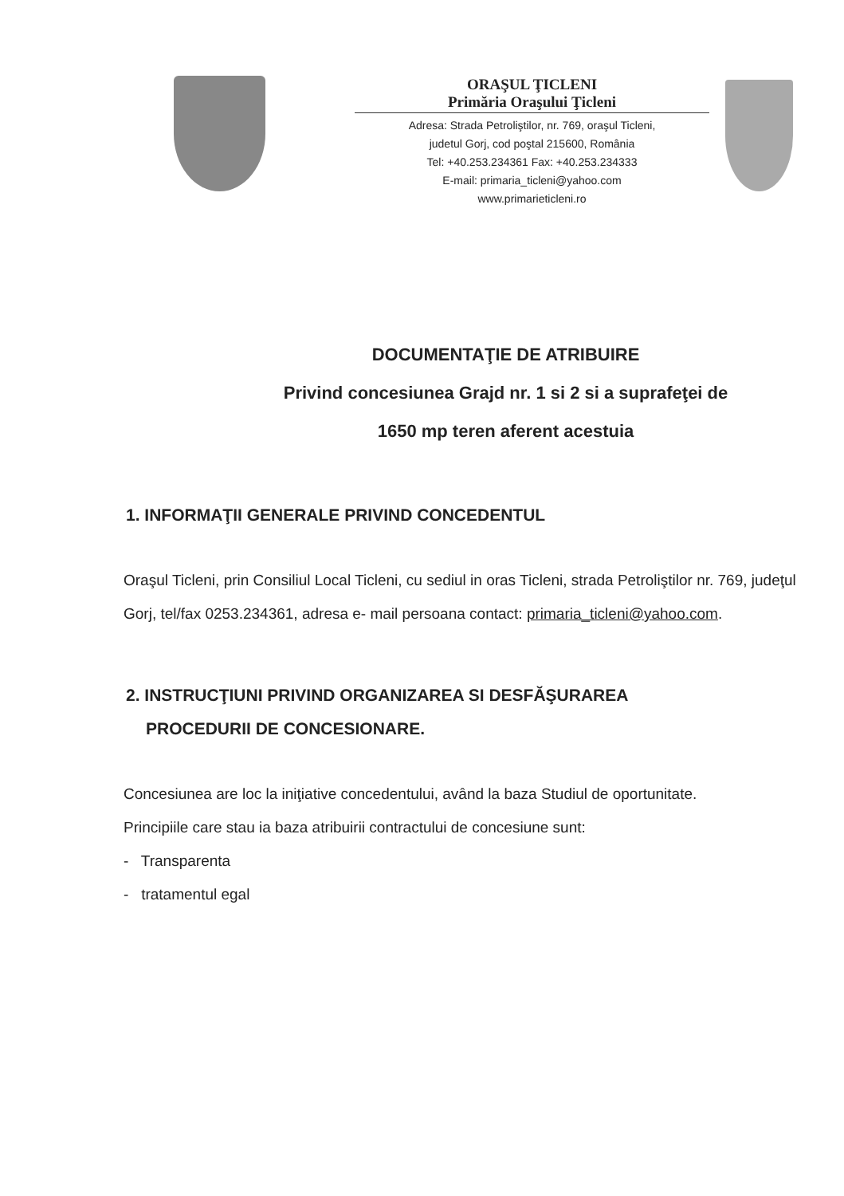ORAŞUL ŢICLENI
Primăria Oraşului Ţicleni
Adresa: Strada Petrolіştilor, nr. 769, oraşul Ticleni,
judetul Gorj, cod poştal 215600, România
Tel: +40.253.234361 Fax: +40.253.234333
E-mail: primaria_ticleni@yahoo.com
www.primarieticleni.ro
DOCUMENTAŢIE DE ATRIBUIRE
Privind concesiunea Grajd nr. 1 si 2 si a suprafeţei de
1650 mp teren aferent acestuia
1. INFORMAŢII GENERALE PRIVIND CONCEDENTUL
Oraşul Ticleni, prin Consiliul Local Ticleni, cu sediul in oras Ticleni, strada Petrolіştilor nr. 769, judeţul Gorj, tel/fax 0253.234361, adresa e- mail persoana contact: primaria_ticleni@yahoo.com.
2. INSTRUCŢIUNI PRIVIND ORGANIZAREA SI DESFĂŞURAREA
PROCEDURII DE CONCESIONARE.
Concesiunea are loc la iniţiative concedentului, având la baza Studiul de oportunitate.
Principiile care stau ia baza atribuirii contractului de concesiune sunt:
- Transparenta
- tratamentul egal